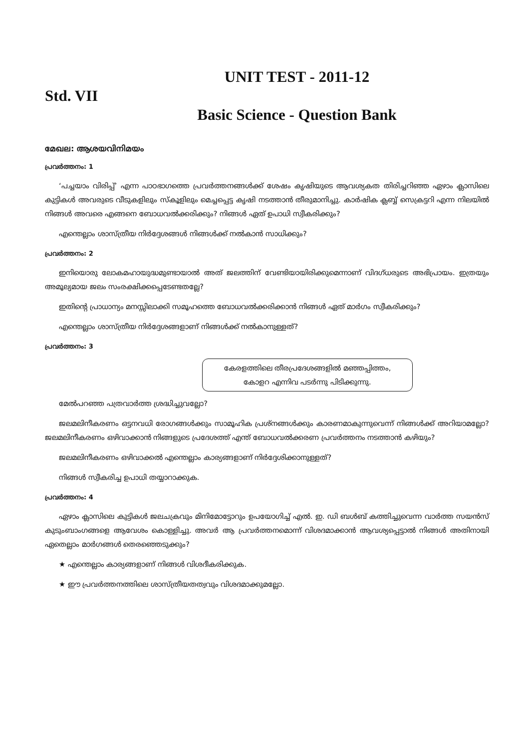UNIT TEST - 2011-12
Std. VII
Basic Science - Question Bank
മേഖല: ആശയവിനിമയം
പ്രവർത്തനം: 1
‘പച്ചയാം വിരിപ്പ്’ എന്ന പാഠഭാഗത്തെ പ്രവർത്തനങ്ങൾക്ക് ശേഷം കൃഷിയുടെ ആവശ്യകത തിരിച്ചറിഞ്ഞ ഏഴാം ക്ലാസിലെ കുട്ടികൾ അവരുടെ വീടുകളിലും സ്കൂളിലും മെച്ചപ്പെട്ട കൃഷി നടത്താൻ തീരുമാനിച്ചു. കാർഷിക ക്ലബ്ബ് സെക്രട്ടറി എന്ന നിലയിൽ നിങ്ങൾ അവരെ എങ്ങനെ ബോധവൽക്കരിക്കും? നിങ്ങൾ ഏത് ഉപാധി സ്വീകരിക്കും?
എന്തെല്ലാം ശാസ്ത്രീയ നിർദ്ദേശങ്ങൾ നിങ്ങൾക്ക് നൽകാൻ സാധിക്കും?
പ്രവർത്തനം: 2
ഇനിയൊരു ലോകമഹായുദ്ധമുണ്ടായാൽ അത് ജലത്തിന് വേണ്ടിയായിരിക്കുമെന്നാണ് വിദഗ്ധരുടെ അഭിപ്രായം. ഇത്രയും അമൂല്യമായ ജലം സംരക്ഷിക്കപ്പെടേണ്ടതല്ലേ?
ഇതിന്റെ പ്രാധാന്യം മനസ്സിലാക്കി സമൂഹത്തെ ബോധവൽക്കരിക്കാൻ നിങ്ങൾ ഏത് മാർഗം സ്വീകരിക്കും?
എന്തെല്ലാം ശാസ്ത്രീയ നിർദ്ദേശങ്ങളാണ് നിങ്ങൾക്ക് നൽകാനുള്ളത്?
പ്രവർത്തനം: 3
കേരളത്തിലെ തീരപ്രദേശങ്ങളിൽ മഞ്ഞപ്പിത്തം,
കോളറ എന്നിവ പടർന്നു പിടിക്കുന്നു.
മേൽപറഞ്ഞ പത്രവാർത്ത ശ്രദ്ധിച്ചുവല്ലോ?
ജലമലിനീകരണം ഒട്ടനവധി രോഗങ്ങൾക്കും സാമൂഹിക പ്രശ്നങ്ങൾക്കും കാരണമാകുന്നുവെന്ന് നിങ്ങൾക്ക് അറിയാമല്ലോ? ജലമലിനീകരണം ഒഴിവാക്കാൻ നിങ്ങളുടെ പ്രദേശത്ത് എന്ത് ബോധവൽക്കരണ പ്രവർത്തനം നടത്താൻ കഴിയും?
ജലമലിനീകരണം ഒഴിവാക്കൽ എന്തെല്ലാം കാര്യങ്ങളാണ് നിർദ്ദേശിക്കാനുള്ളത്?
നിങ്ങൾ സ്വീകരിച്ച ഉപാധി തയ്യാറാക്കുക.
പ്രവർത്തനം: 4
ഏഴാം ക്ലാസിലെ കുട്ടികൾ ജലചക്രവും മിനിമോട്ടോറും ഉപയോഗിച്ച് എൽ. ഇ. ഡി ബൾബ് കത്തിച്ചുവെന്ന വാർത്ത സയൻസ് കുടുംബാംഗങ്ങളെ ആവേശം കൊള്ളിച്ചു. അവർ ആ പ്രവർത്തനമൊന്ന് വിശദമാക്കാൻ ആവശ്യപ്പെട്ടാൽ നിങ്ങൾ അതിനായി ഏതെല്ലാം മാർഗങ്ങൾ തെരഞ്ഞെടുക്കും?
★ എന്തെല്ലാം കാര്യങ്ങളാണ് നിങ്ങൾ വിശദീകരിക്കുക.
★ ഈ പ്രവർത്തനത്തിലെ ശാസ്ത്രീയതത്വവും വിശദമാക്കുമല്ലോ.